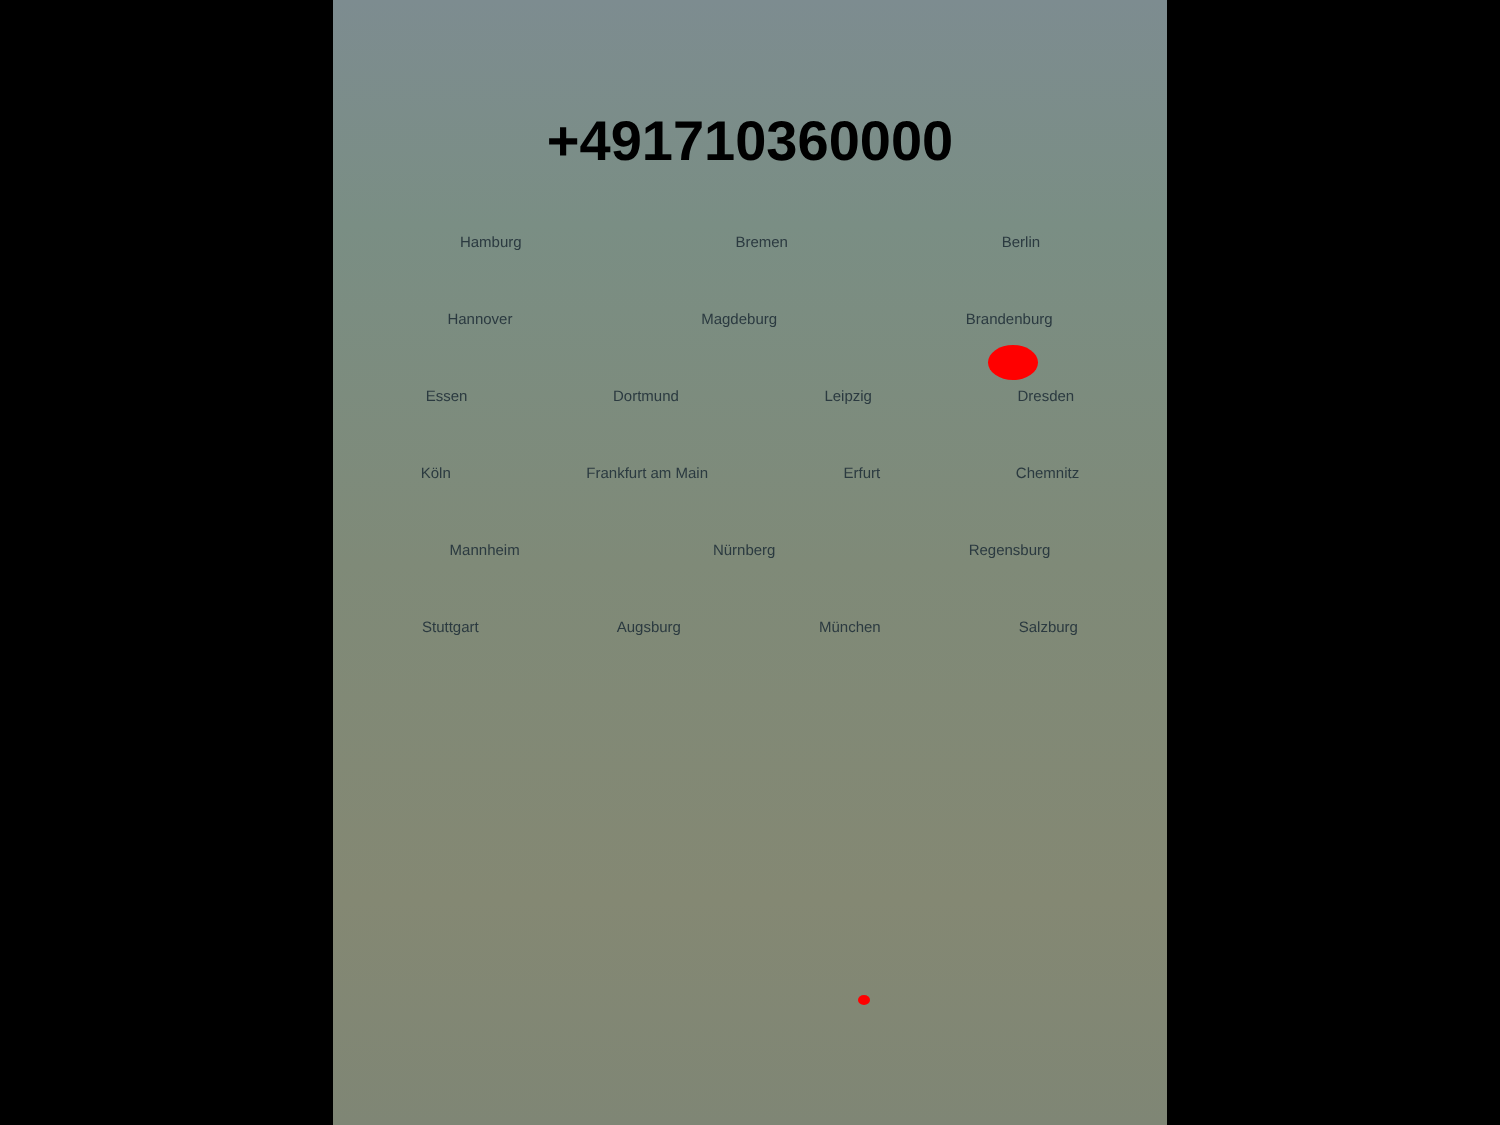+491710360000
Hamburg Bremen Berlin
Hannover Magdeburg Brandenburg
Essen Dortmund Leipzig Dresden
Köln Frankfurt am Main Erfurt Chemnitz
Mannheim Nürnberg Regensburg
Stuttgart Augsburg München Salzburg